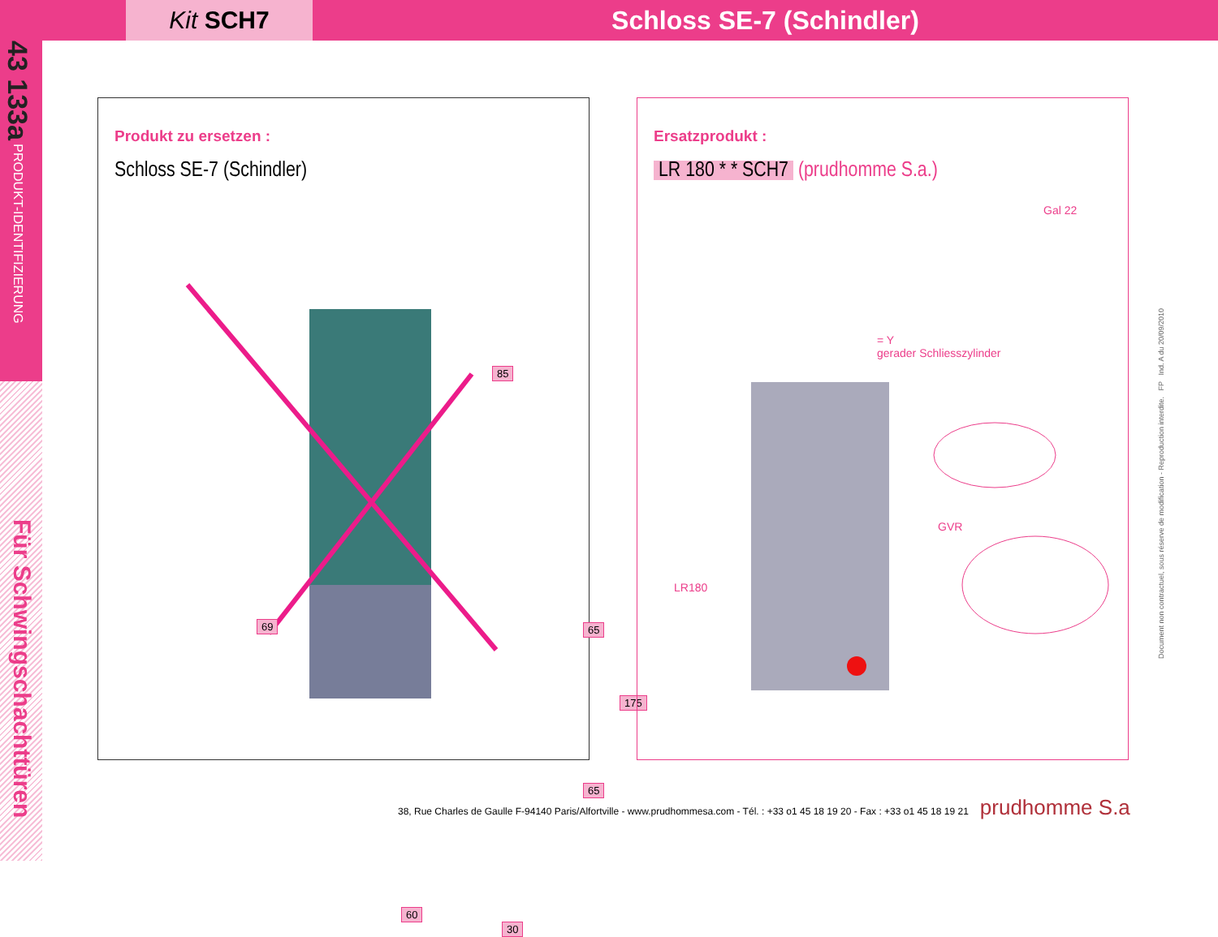Kit SCH7
Schloss SE-7 (Schindler)
43 133a PRODUKT-IDENTIFIZIERUNG
Für Schwingschachttüren
Produkt zu ersetzen :
Schloss SE-7 (Schindler)
85
69 65
175
65
60
30
Ersatzprodukt :
LR 180 * * SCH7 (prudhomme S.a.)
Gal 22
= Y
gerader Schliesszylinder
GVR
LR180
Document non contractuel, sous réserve de modification - Reproduction interdite. FP Ind. A du 20/09/2010
38, Rue Charles de Gaulle F-94140 Paris/Alfortville - www.prudhommesa.com - Tél. : +33 o1 45 18 19 20 - Fax : +33 o1 45 18 19 21 prudhomme S.a